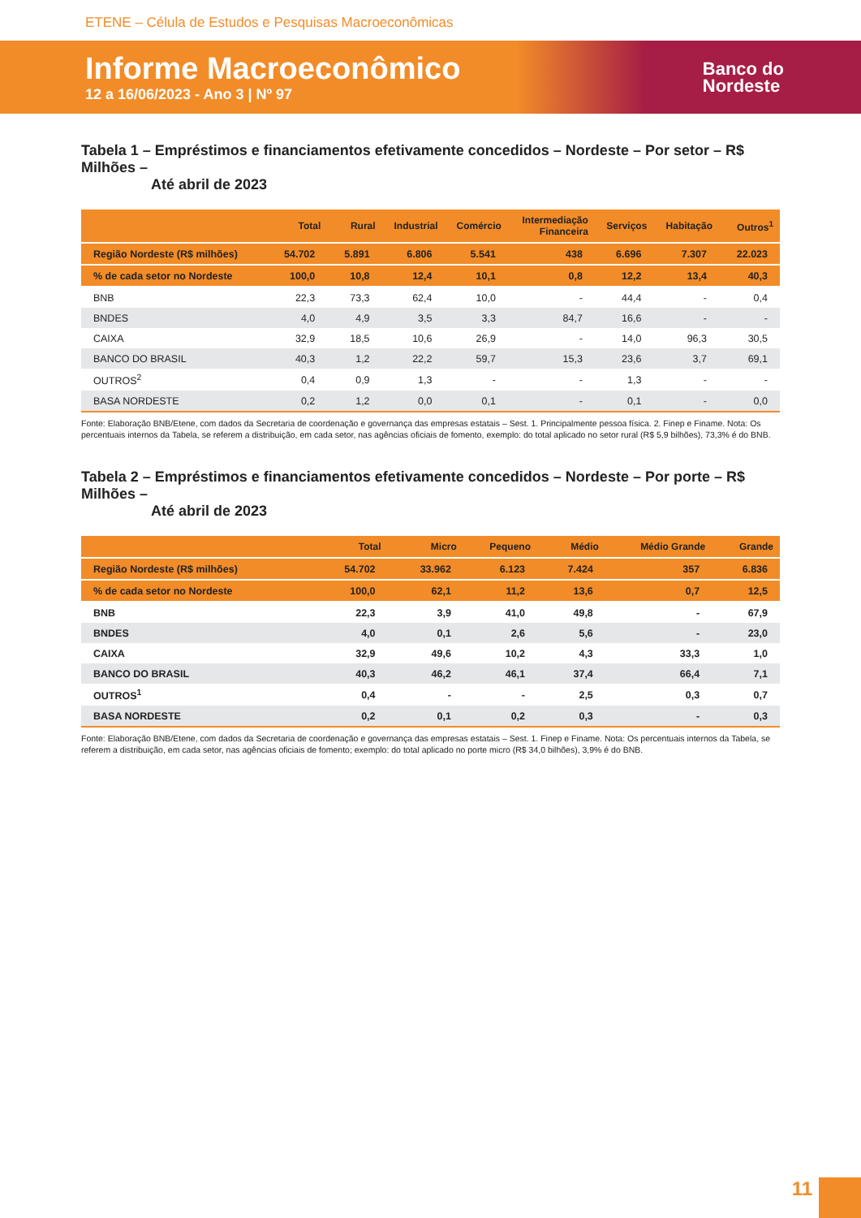ETENE – Célula de Estudos e Pesquisas Macroeconômicas
Informe Macroeconômico
12 a 16/06/2023 - Ano 3 | Nº 97
Banco do
Nordeste
Tabela 1 – Empréstimos e financiamentos efetivamente concedidos – Nordeste – Por setor – R$ Milhões –
Até abril de 2023
| | Total | Rural | Industrial | Comércio | Intermediação Financeira | Serviços | Habitação | Outros<sup>1</sup> |
| --- | --- | --- | --- | --- | --- | --- | --- | --- |
| Região Nordeste (R$ milhões) | 54.702 | 5.891 | 6.806 | 5.541 | 438 | 6.696 | 7.307 | 22.023 |
| % de cada setor no Nordeste | 100,0 | 10,8 | 12,4 | 10,1 | 0,8 | 12,2 | 13,4 | 40,3 |
| BNB | 22,3 | 73,3 | 62,4 | 10,0 | - | 44,4 | - | 0,4 |
| BNDES | 4,0 | 4,9 | 3,5 | 3,3 | 84,7 | 16,6 | - | - |
| CAIXA | 32,9 | 18,5 | 10,6 | 26,9 | - | 14,0 | 96,3 | 30,5 |
| BANCO DO BRASIL | 40,3 | 1,2 | 22,2 | 59,7 | 15,3 | 23,6 | 3,7 | 69,1 |
| OUTROS<sup>2</sup> | 0,4 | 0,9 | 1,3 | - | - | 1,3 | - | - |
| BASA NORDESTE | 0,2 | 1,2 | 0,0 | 0,1 | - | 0,1 | - | 0,0 |
Fonte: Elaboração BNB/Etene, com dados da Secretaria de coordenação e governança das empresas estatais – Sest. 1. Principalmente pessoa física. 2. Finep e Finame. Nota: Os percentuais internos da Tabela, se referem a distribuição, em cada setor, nas agências oficiais de fomento, exemplo: do total aplicado no setor rural (R$ 5,9 bilhões), 73,3% é do BNB.
Tabela 2 – Empréstimos e financiamentos efetivamente concedidos – Nordeste – Por porte – R$ Milhões –
Até abril de 2023
| | Total | Micro | Pequeno | Médio | Médio Grande | Grande |
| --- | --- | --- | --- | --- | --- | --- |
| Região Nordeste (R$ milhões) | 54.702 | 33.962 | 6.123 | 7.424 | 357 | 6.836 |
| % de cada setor no Nordeste | 100,0 | 62,1 | 11,2 | 13,6 | 0,7 | 12,5 |
| BNB | 22,3 | 3,9 | 41,0 | 49,8 | - | 67,9 |
| BNDES | 4,0 | 0,1 | 2,6 | 5,6 | - | 23,0 |
| CAIXA | 32,9 | 49,6 | 10,2 | 4,3 | 33,3 | 1,0 |
| BANCO DO BRASIL | 40,3 | 46,2 | 46,1 | 37,4 | 66,4 | 7,1 |
| OUTROS<sup>1</sup> | 0,4 | - | - | 2,5 | 0,3 | 0,7 |
| BASA NORDESTE | 0,2 | 0,1 | 0,2 | 0,3 | - | 0,3 |
Fonte: Elaboração BNB/Etene, com dados da Secretaria de coordenação e governança das empresas estatais – Sest. 1. Finep e Finame. Nota: Os percentuais internos da Tabela, se referem a distribuição, em cada setor, nas agências oficiais de fomento; exemplo: do total aplicado no porte micro (R$ 34,0 bilhões), 3,9% é do BNB.
11